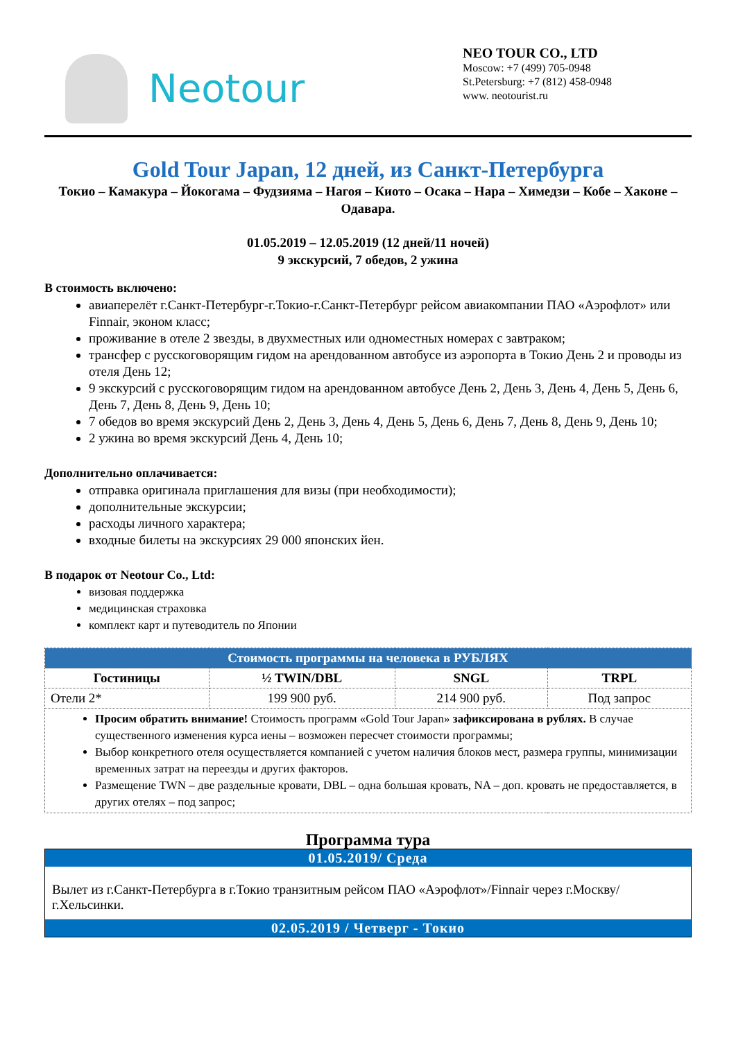Neotour
NEO TOUR CO., LTD
Moscow: +7 (499) 705-0948
St.Petersburg: +7 (812) 458-0948
www. neotourist.ru
Gold Tour Japan, 12 дней, из Санкт-Петербурга
Токио – Камакура – Йокогама – Фудзияма – Нагоя – Киото – Осака – Нара – Химедзи – Кобе – Хаконе – Одавара.
01.05.2019 – 12.05.2019 (12 дней/11 ночей)
9 экскурсий, 7 обедов, 2 ужина
В стоимость включено:
авиаперелёт г.Санкт-Петербург-г.Токио-г.Санкт-Петербург рейсом авиакомпании ПАО «Аэрофлот» или Finnair, эконом класс;
проживание в отеле 2 звезды, в двухместных или одноместных номерах с завтраком;
трансфер с русскоговорящим гидом на арендованном автобусе из аэропорта в Токио День 2 и проводы из отеля День 12;
9 экскурсий с русскоговорящим гидом на арендованном автобусе День 2, День 3, День 4, День 5, День 6, День 7, День 8, День 9, День 10;
7 обедов во время экскурсий День 2, День 3, День 4, День 5, День 6, День 7, День 8, День 9, День 10;
2 ужина во время экскурсий День 4, День 10;
Дополнительно оплачивается:
отправка оригинала приглашения для визы (при необходимости);
дополнительные экскурсии;
расходы личного характера;
входные билеты на экскурсиях 29 000 японских йен.
В подарок от Neotour Co., Ltd:
визовая поддержка
медицинская страховка
комплект карт и путеводитель по Японии
| Стоимость программы на человека в РУБЛЯХ | | | |
| --- | --- | --- | --- |
| Гостиницы | ½ TWIN/DBL | SNGL | TRPL |
| Отели 2* | 199 900 руб. | 214 900 руб. | Под запрос |
| Просим обратить внимание! Стоимость программ «Gold Tour Japan» зафиксирована в рублях. В случае существенного изменения курса иены – возможен пересчет стоимости программы; Выбор конкретного отеля осуществляется компанией с учетом наличия блоков мест, размера группы, минимизации временных затрат на переезды и других факторов. Размещение TWN – две раздельные кровати, DBL – одна большая кровать, NA – доп. кровать не предоставляется, в других отелях – под запрос; | | | |
Программа тура
01.05.2019/ Среда
Вылет из г.Санкт-Петербурга в г.Токио транзитным рейсом ПАО «Аэрофлот»/Finnair через г.Москву/г.Хельсинки.
02.05.2019 / Четверг - Токио